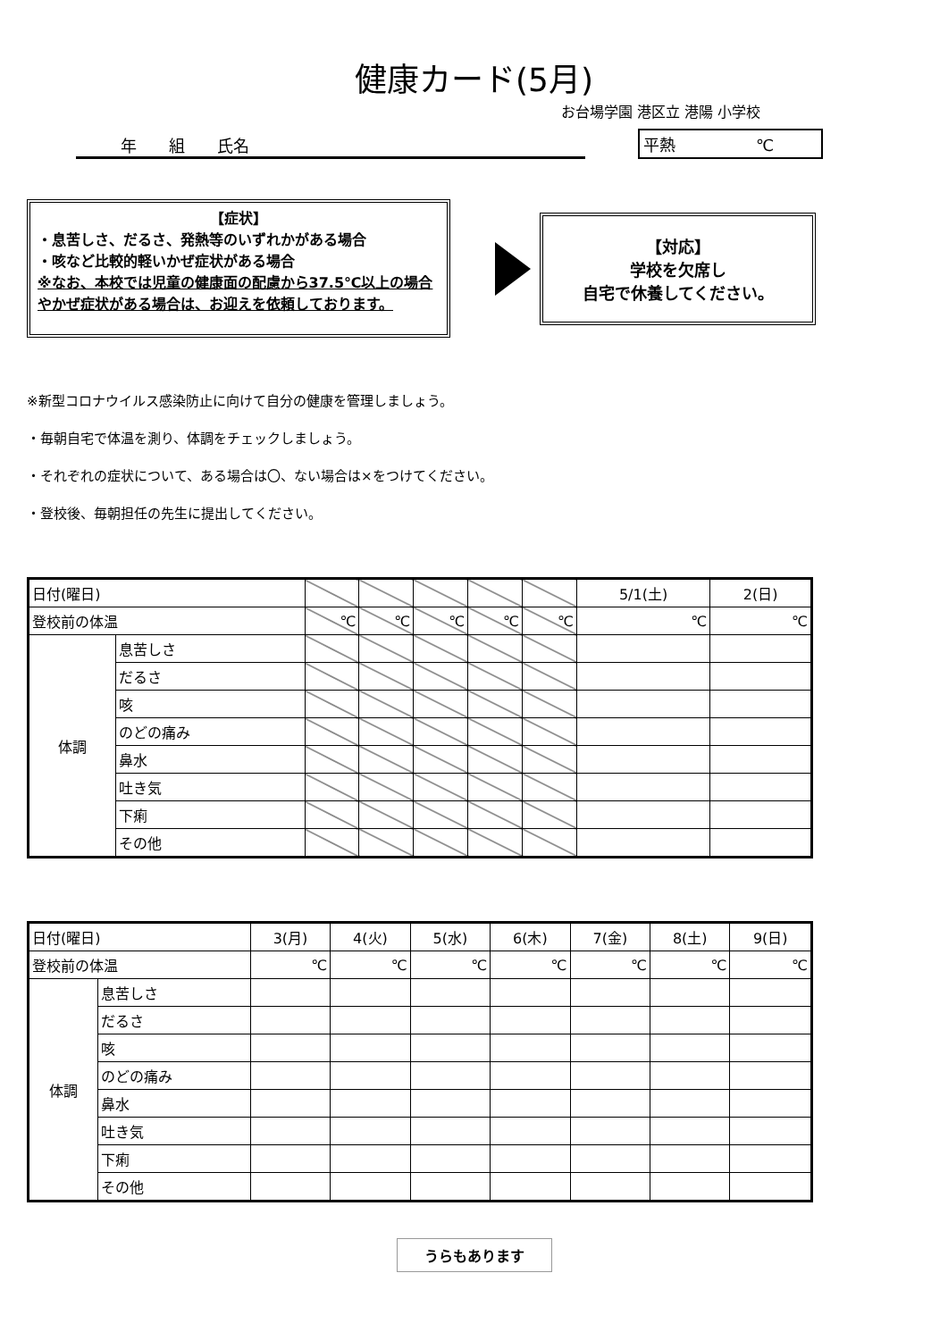健康カード(5月)
お台場学園 港区立 港陽 小学校
年　　組　　氏名
平熱　　　　　℃
【症状】
・息苦しさ、だるさ、発熱等のいずれかがある場合
・咳など比較的軽いかぜ症状がある場合
※なお、本校では児童の健康面の配慮から37.5℃以上の場合やかぜ症状がある場合は、お迎えを依頼しております。
【対応】
学校を欠席し
自宅で休養してください。
※新型コロナウイルス感染防止に向けて自分の健康を管理しましょう。
・毎朝自宅で体温を測り、体調をチェックしましょう。
・それぞれの症状について、ある場合は〇、ない場合は×をつけてください。
・登校後、毎朝担任の先生に提出してください。
| 日付(曜日) | | | | | | | 5/1(土) | 2(日) |
| 登校前の体温 | | ℃ | ℃ | ℃ | ℃ | ℃ | ℃ | ℃ |
| 体調 | 息苦しさ | | | | | | | |
| | だるさ | | | | | | | |
| | 咳 | | | | | | | |
| | のどの痛み | | | | | | | |
| | 鼻水 | | | | | | | |
| | 吐き気 | | | | | | | |
| | 下痢 | | | | | | | |
| | その他 | | | | | | | |
| 日付(曜日) | | 3(月) | 4(火) | 5(水) | 6(木) | 7(金) | 8(土) | 9(日) |
| 登校前の体温 | | ℃ | ℃ | ℃ | ℃ | ℃ | ℃ | ℃ |
| 体調 | 息苦しさ | | | | | | | |
| | だるさ | | | | | | | |
| | 咳 | | | | | | | |
| | のどの痛み | | | | | | | |
| | 鼻水 | | | | | | | |
| | 吐き気 | | | | | | | |
| | 下痢 | | | | | | | |
| | その他 | | | | | | | |
うらもあります